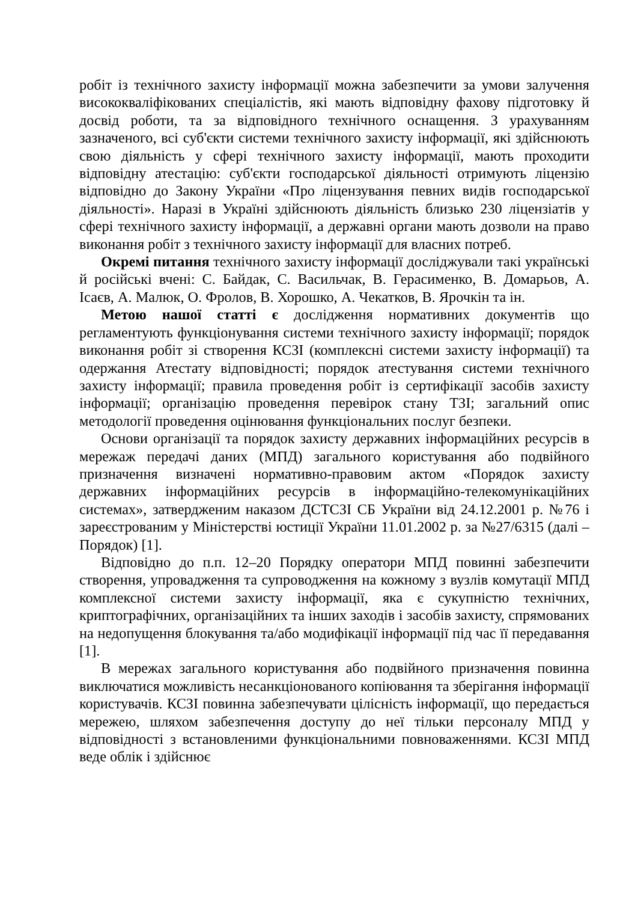робіт із технічного захисту інформації можна забезпечити за умови залучення висококваліфікованих спеціалістів, які мають відповідну фахову підготовку й досвід роботи, та за відповідного технічного оснащення. З урахуванням зазначеного, всі суб'єкти системи технічного захисту інформації, які здійснюють свою діяльність у сфері технічного захисту інформації, мають проходити відповідну атестацію: суб'єкти господарської діяльності отримують ліцензію відповідно до Закону України «Про ліцензування певних видів господарської діяльності». Наразі в Україні здійснюють діяльність близько 230 ліцензіатів у сфері технічного захисту інформації, а державні органи мають дозволи на право виконання робіт з технічного захисту інформації для власних потреб.
Окремі питання технічного захисту інформації досліджували такі українські й російські вчені: С. Байдак, С. Васильчак, В. Герасименко, В. Домарьов, А. Ісаєв, А. Малюк, О. Фролов, В. Хорошко, А. Чекатков, В. Ярочкін та ін.
Метою нашої статті є дослідження нормативних документів що регламентують функціонування системи технічного захисту інформації; порядок виконання робіт зі створення КСЗІ (комплексні системи захисту інформації) та одержання Атестату відповідності; порядок атестування системи технічного захисту інформації; правила проведення робіт із сертифікації засобів захисту інформації; організацію проведення перевірок стану ТЗІ; загальний опис методології проведення оцінювання функціональних послуг безпеки.
Основи організації та порядок захисту державних інформаційних ресурсів в мережаж передачі даних (МПД) загального користування або подвійного призначення визначені нормативно-правовим актом «Порядок захисту державних інформаційних ресурсів в інформаційно-телекомунікаційних системах», затвердженим наказом ДСТСЗІ СБ України від 24.12.2001 р. №76 і зареєстрованим у Міністерстві юстиції України 11.01.2002 р. за №27/6315 (далі – Порядок) [1].
Відповідно до п.п. 12–20 Порядку оператори МПД повинні забезпечити створення, упровадження та супроводження на кожному з вузлів комутації МПД комплексної системи захисту інформації, яка є сукупністю технічних, криптографічних, організаційних та інших заходів і засобів захисту, спрямованих на недопущення блокування та/або модифікації інформації під час її передавання [1].
В мережах загального користування або подвійного призначення повинна виключатися можливість несанкціонованого копіювання та зберігання інформації користувачів. КСЗІ повинна забезпечувати цілісність інформації, що передається мережею, шляхом забезпечення доступу до неї тільки персоналу МПД у відповідності з встановленими функціональними повноваженнями. КСЗІ МПД веде облік і здійснює